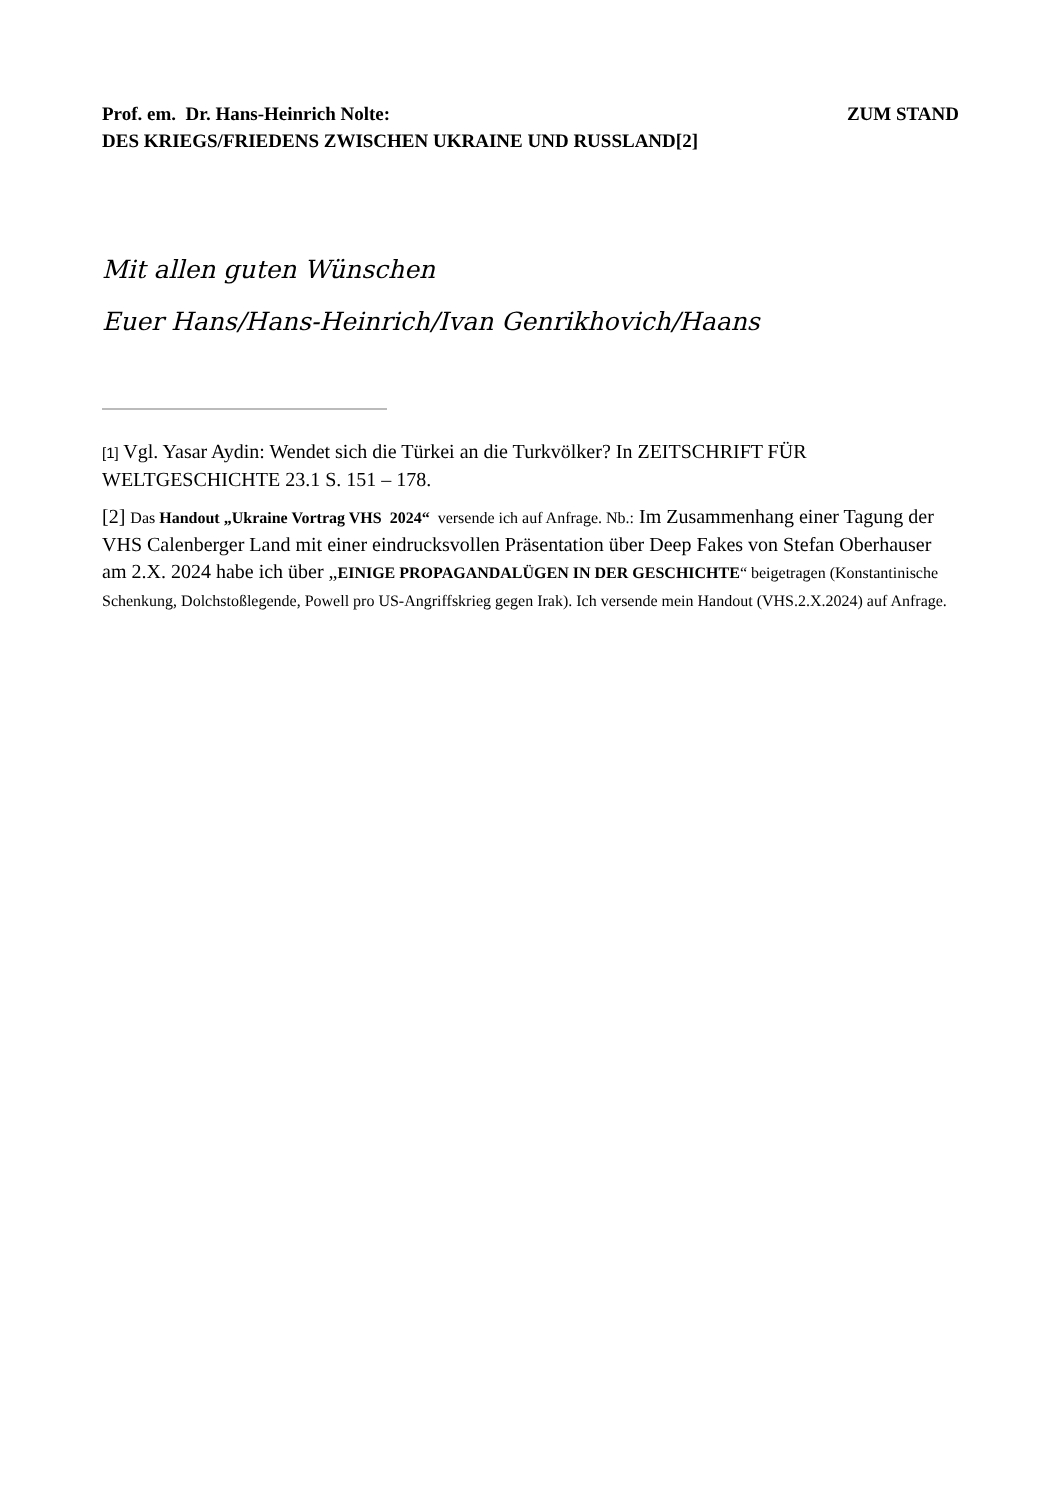Prof. em. Dr. Hans-Heinrich Nolte: ZUM STAND
DES KRIEGS/FRIEDENS ZWISCHEN UKRAINE UND RUSSLAND[2]
Mit allen guten Wünschen
Euer Hans/Hans-Heinrich/Ivan Genrikhovich/Haans
[1] Vgl. Yasar Aydin: Wendet sich die Türkei an die Turkvölker? In ZEITSCHRIFT FÜR WELTGESCHICHTE 23.1 S. 151 – 178.
[2] Das Handout „Ukraine Vortrag VHS 2024“ versende ich auf Anfrage. Nb.: Im Zusammenhang einer Tagung der VHS Calenberger Land mit einer eindrucksvollen Präsentation über Deep Fakes von Stefan Oberhauser am 2.X. 2024 habe ich über „EINIGE PROPAGANDALÜGEN IN DER GESCHICHTE“ beigetragen (Konstantinische Schenkung, Dolchstoßlegende, Powell pro US-Angriffskrieg gegen Irak). Ich versende mein Handout (VHS.2.X.2024) auf Anfrage.